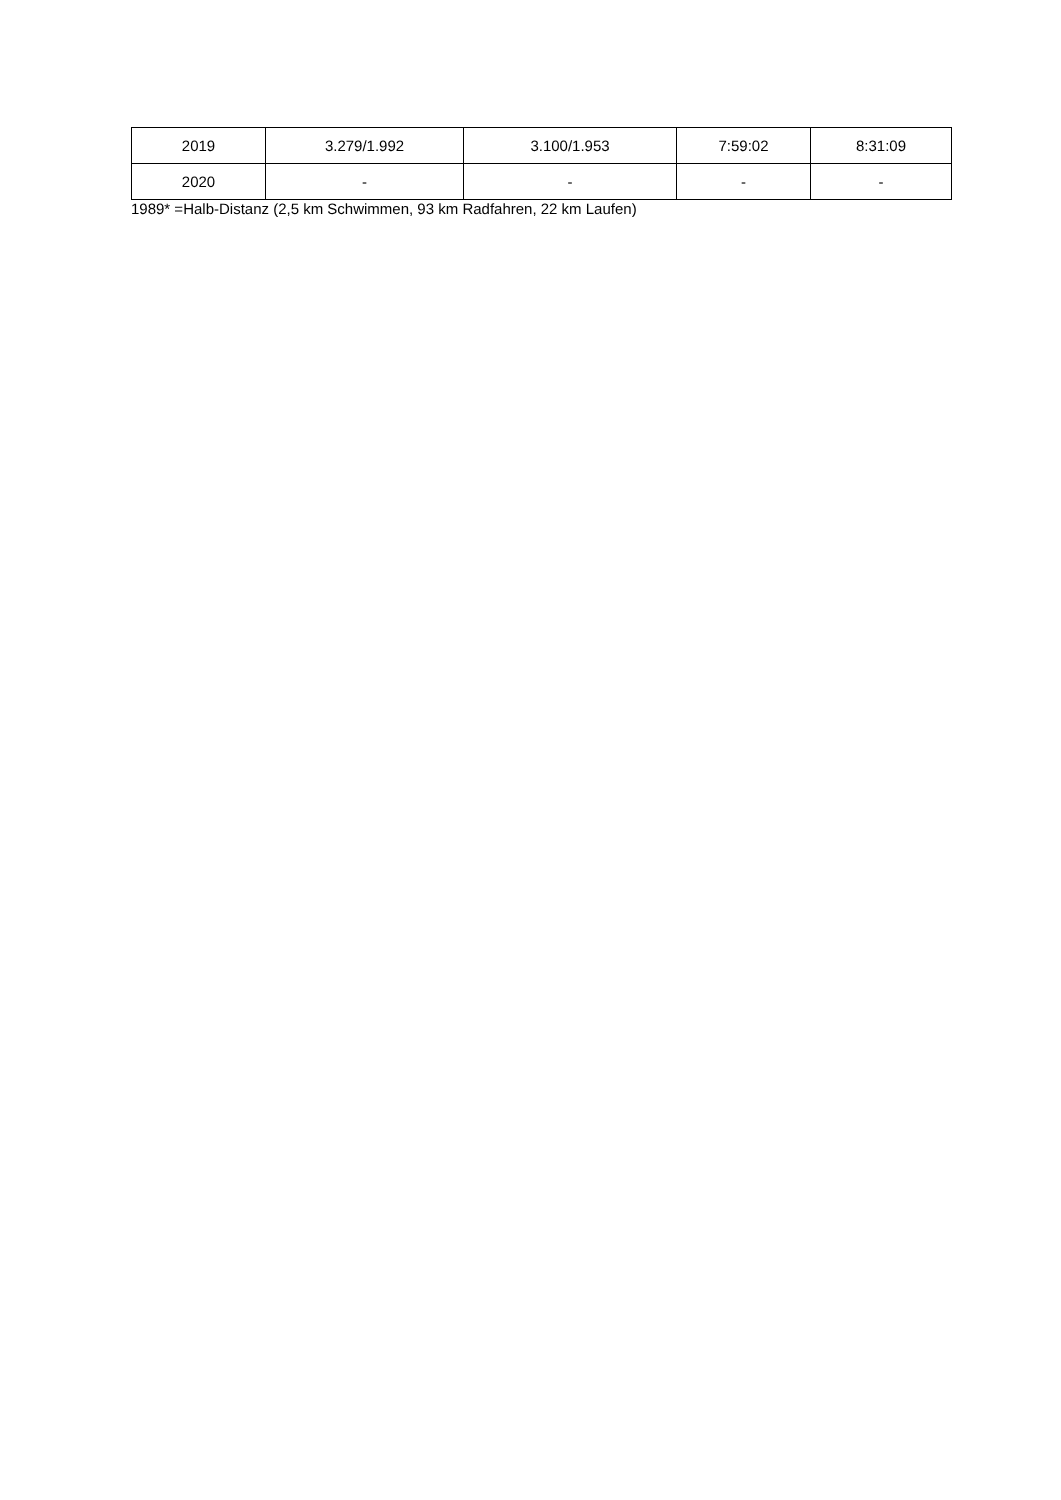| 2019 | 3.279/1.992 | 3.100/1.953 | 7:59:02 | 8:31:09 |
| 2020 | - | - | - | - |
1989* =Halb-Distanz (2,5 km Schwimmen, 93 km Radfahren, 22 km Laufen)